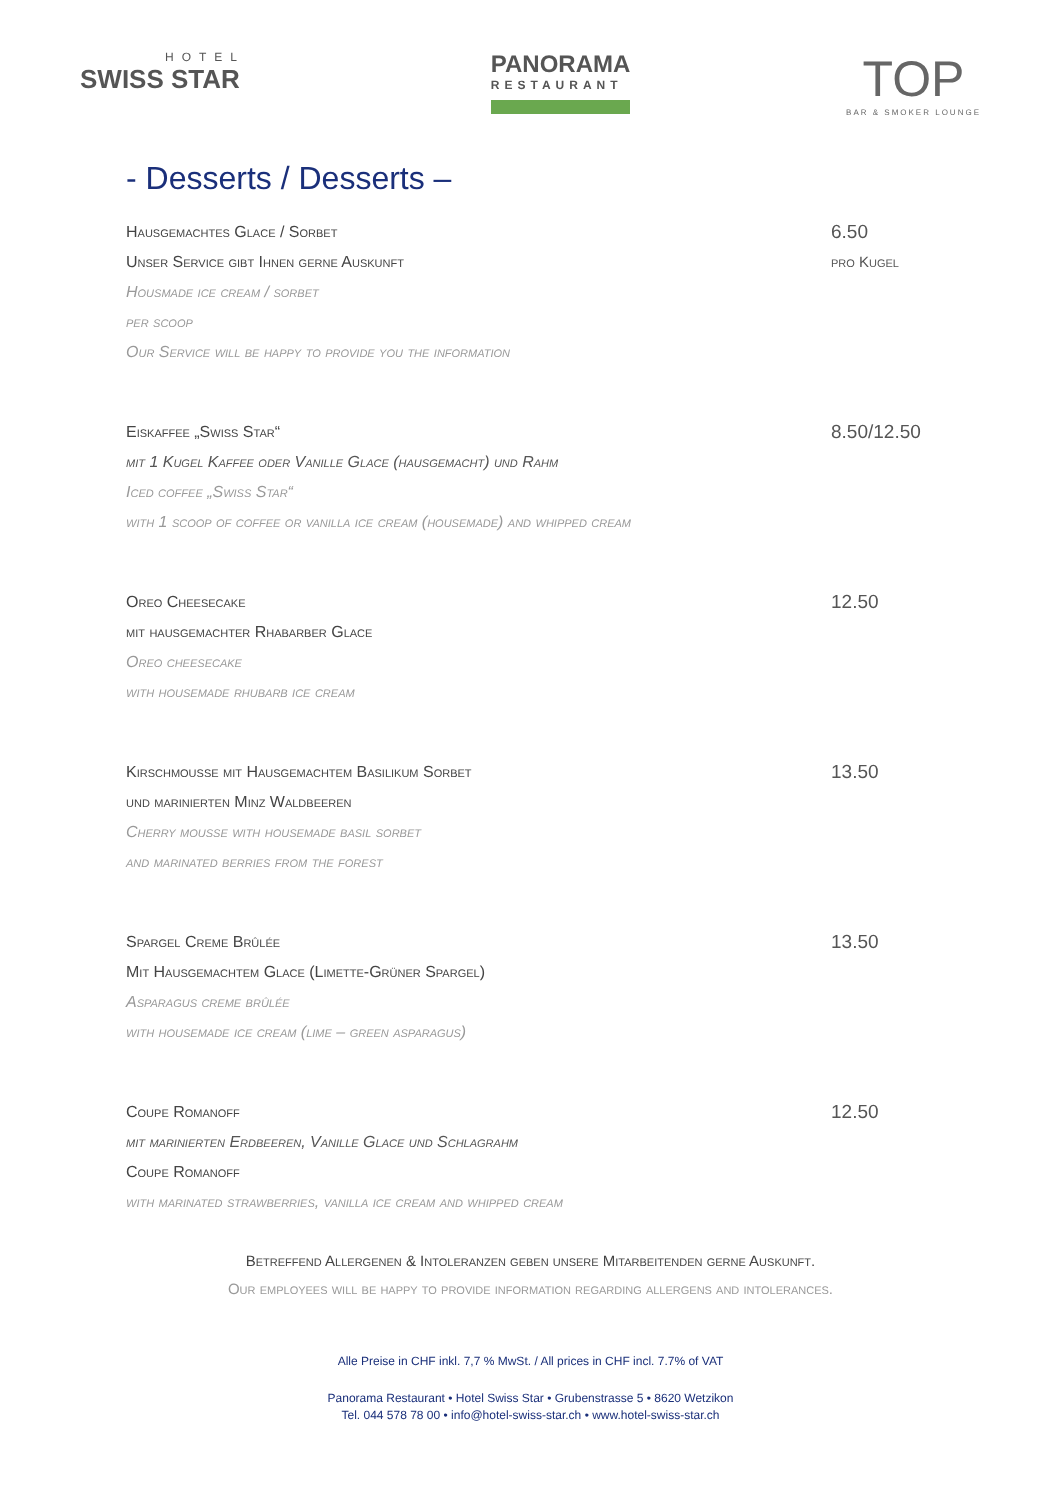HOTEL
SWISS STAR
PANORAMA
RESTAURANT
TOP
BAR & SMOKER LOUNGE
- Desserts / Desserts –
Hausgemachtes Glace / Sorbet
Unser Service gibt Ihnen gerne Auskunft
Housmade ice cream / sorbet
per scoop
Our Service will be happy to provide you the information
6.50
pro Kugel
Eiskaffee „Swiss Star“mit 1 Kugel Kaffee oder Vanille Glace (hausgemacht) und Rahm
Iced coffee „Swiss Star“with 1 scoop of coffee or vanilla ice cream (housemade) and whipped cream
8.50/12.50
Oreo Cheesecake
mit hausgemachter Rhabarber Glace
Oreo cheesecake
with housemade rhubarb ice cream
12.50
Kirschmousse mit Hausgemachtem Basilikum Sorbet
und marinierten Minz Waldbeeren
Cherry mousse with housemade basil sorbet
and marinated berries from the forest
13.50
Spargel Creme Brûlée
Mit Hausgemachtem Glace (Limette-Grüner Spargel)
Asparagus creme brûlée
with housemade ice cream (lime – green asparagus)
13.50
Coupe Romanoff
mit marinierten Erdbeeren, Vanille Glace und Schlagrahm
Coupe Romanoff
with marinated strawberries, vanilla ice cream and whipped cream
12.50
Betreffend Allergenen & Intoleranzen geben unsere Mitarbeitenden gerne Auskunft.
Our employees will be happy to provide information regarding allergens and intolerances.
Alle Preise in CHF inkl. 7,7 % MwSt. / All prices in CHF incl. 7.7% of VAT
Panorama Restaurant • Hotel Swiss Star • Grubenstrasse 5 • 8620 Wetzikon
Tel. 044 578 78 00 • info@hotel-swiss-star.ch • www.hotel-swiss-star.ch